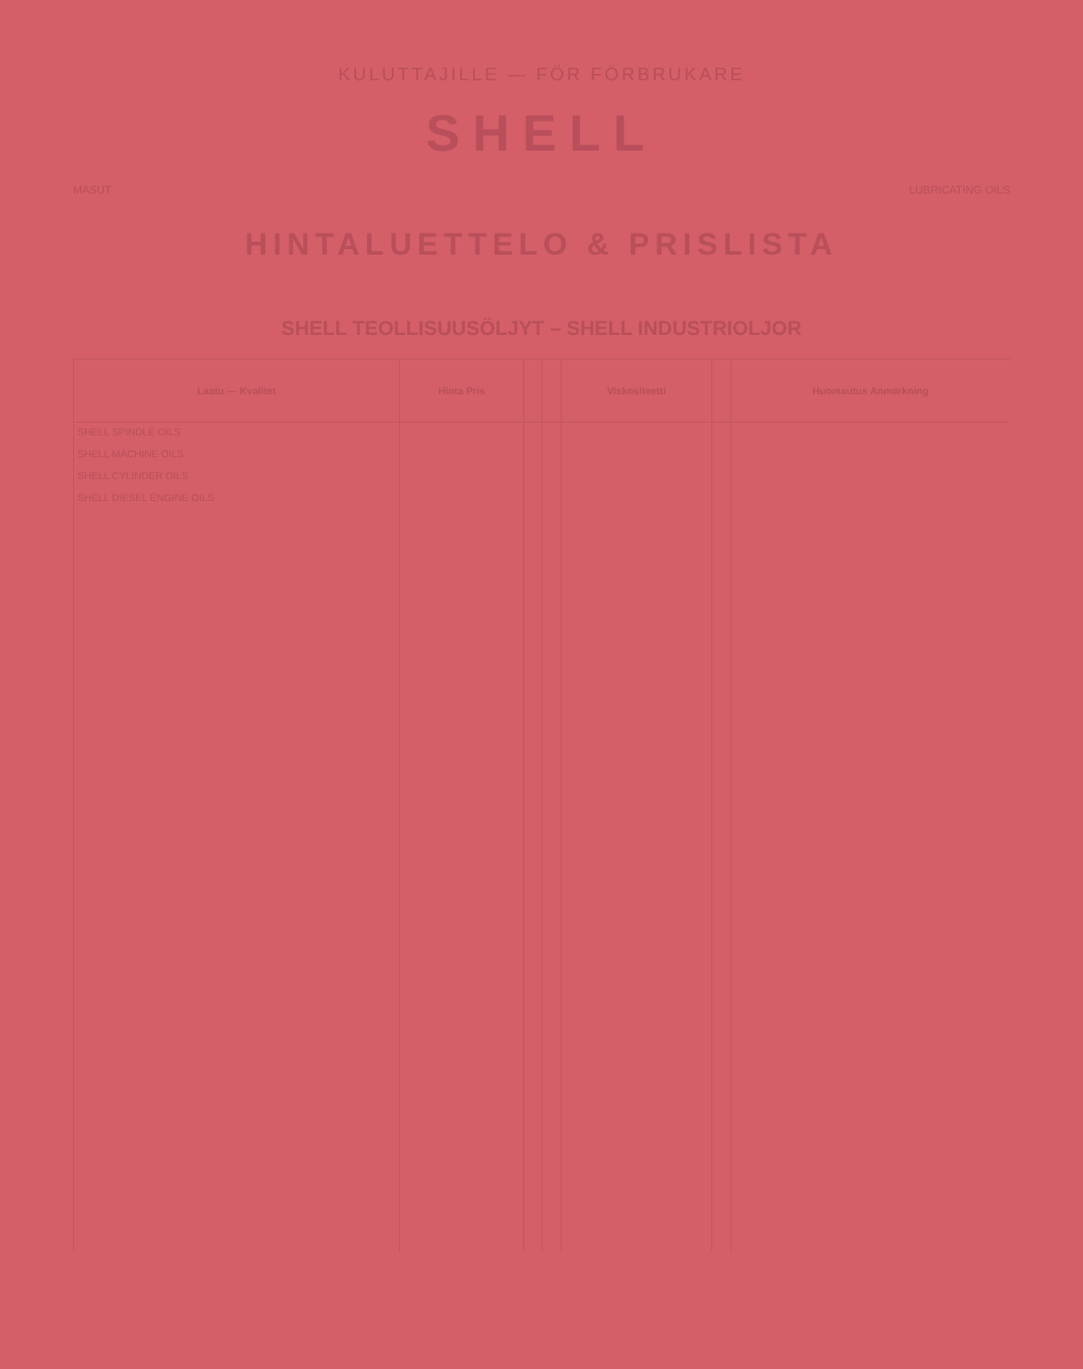KULUTTAJILLE — FÖR FÖRBRUKARE
SHELL
MASUT LUBRICATING OILS
HINTALUETTELO & PRISLISTA
SHELL TEOLLISUUSÖLJYT – SHELL INDUSTRIOLJOR
| Laatu — Kvalitet | Hinta Pris | | | Viskositeetti | | Huomautus Anmärkning |
| --- | --- | --- | --- | --- | --- | --- |
| SHELL SPINDLE OILS SHELL MACHINE OILS SHELL CYLINDER OILS SHELL DIESEL ENGINE OILS | | | | | | |